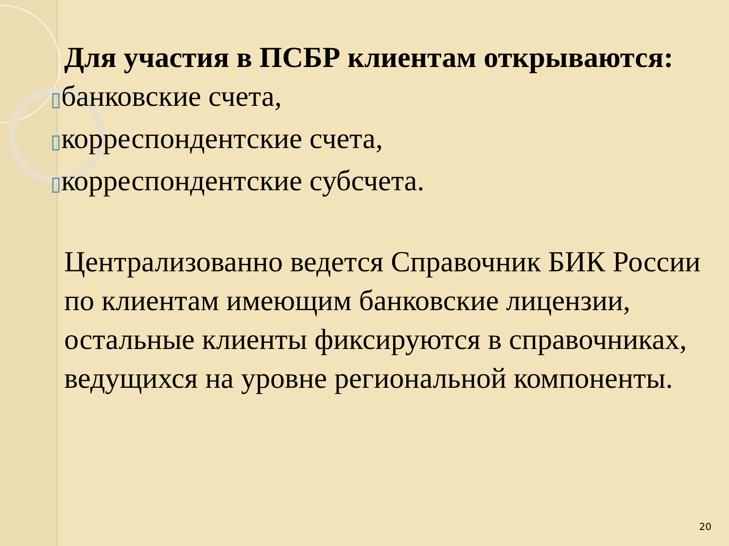Для участия в ПСБР клиентам открываются:
▯банковские счета,
▯корреспондентские счета,
▯корреспондентские субсчета.
Централизованно ведется Справочник БИК России по клиентам имеющим банковские лицензии, остальные клиенты фиксируются в справочниках, ведущихся на уровне региональной компоненты.
20